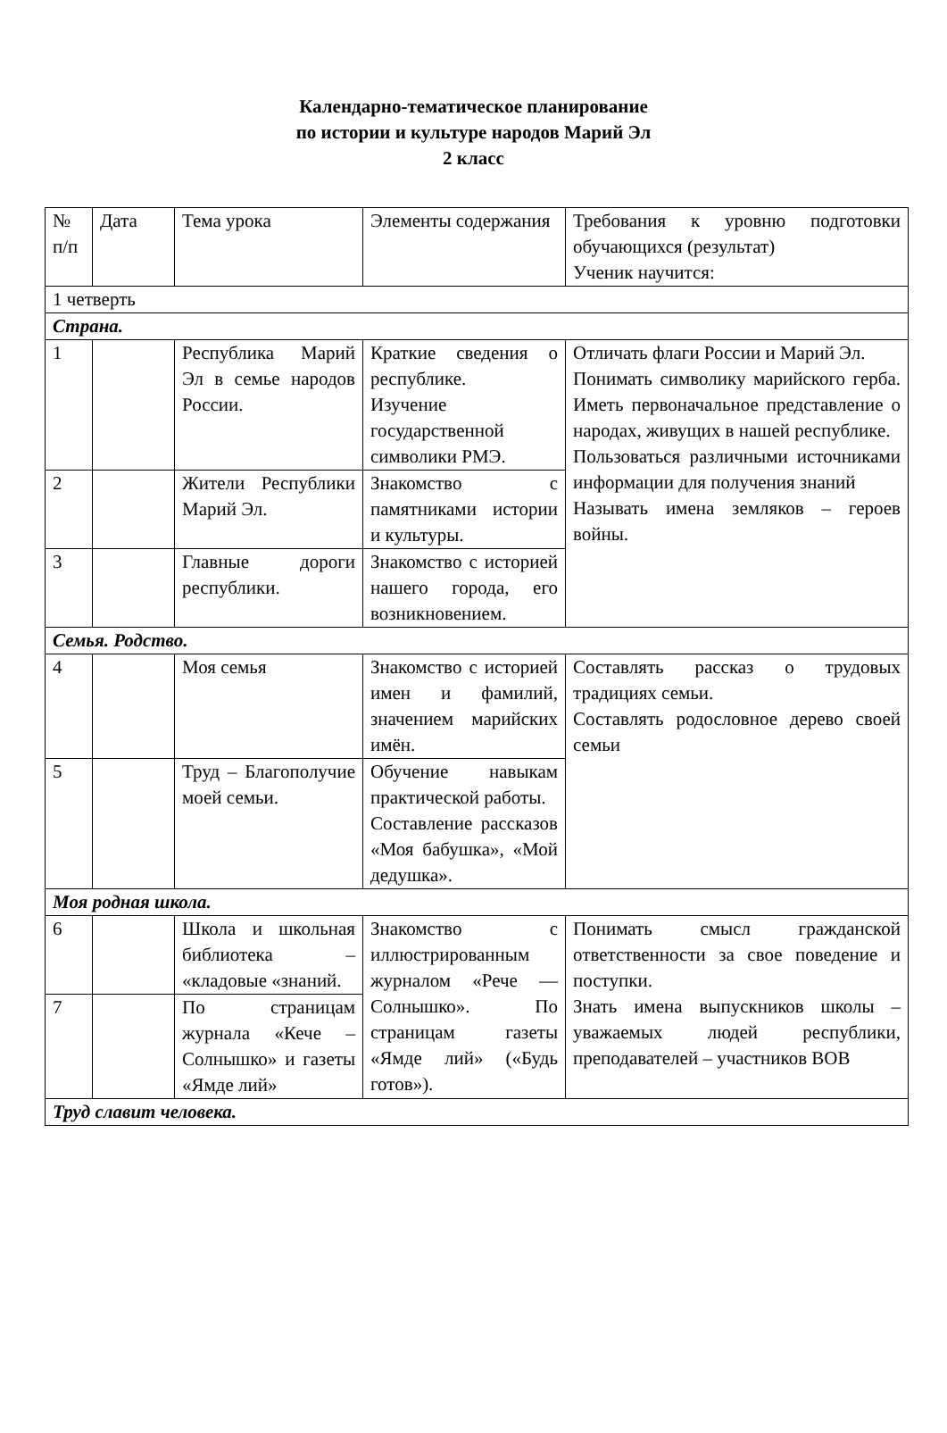Календарно-тематическое планирование
по истории и культуре народов Марий Эл
2 класс
| № п/п | Дата | Тема урока | Элементы содержания | Требования к уровню подготовки обучающихся (результат) Ученик научится: |
| 1 четверть | | | | |
| Страна. | | | | |
| 1 | | Республика Марий Эл в семье народов России. | Краткие сведения о республике. Изучение государственной символики РМЭ. | Отличать флаги России и Марий Эл. Понимать символику марийского герба. Иметь первоначальное представление о народах, живущих в нашей республике. Пользоваться различными источниками информации для получения знаний Называть имена земляков – героев войны. |
| 2 | | Жители Республики Марий Эл. | Знакомство с памятниками истории и культуры. | |
| 3 | | Главные дороги республики. | Знакомство с историей нашего города, его возникновением. | |
| Семья. Родство. | | | | |
| 4 | | Моя семья | Знакомство с историей имен и фамилий, значением марийских имён. | Составлять рассказ о трудовых традициях семьи. Составлять родословное дерево своей семьи |
| 5 | | Труд – Благополучие моей семьи. | Обучение навыкам практической работы. Составление рассказов «Моя бабушка», «Мой дедушка». | |
| Моя родная школа. | | | | |
| 6 | | Школа и школьная библиотека – «кладовые «знаний. | Знакомство с иллюстрированным журналом «Рече — Солнышко». По страницам газеты «Ямде лий» («Будь готов»). | Понимать смысл гражданской ответственности за свое поведение и поступки. Знать имена выпускников школы – уважаемых людей республики, преподавателей – участников ВОВ |
| 7 | | По страницам журнала «Кече – Солнышко» и газеты «Ямде лий» | | |
| Труд славит человека. | | | | |